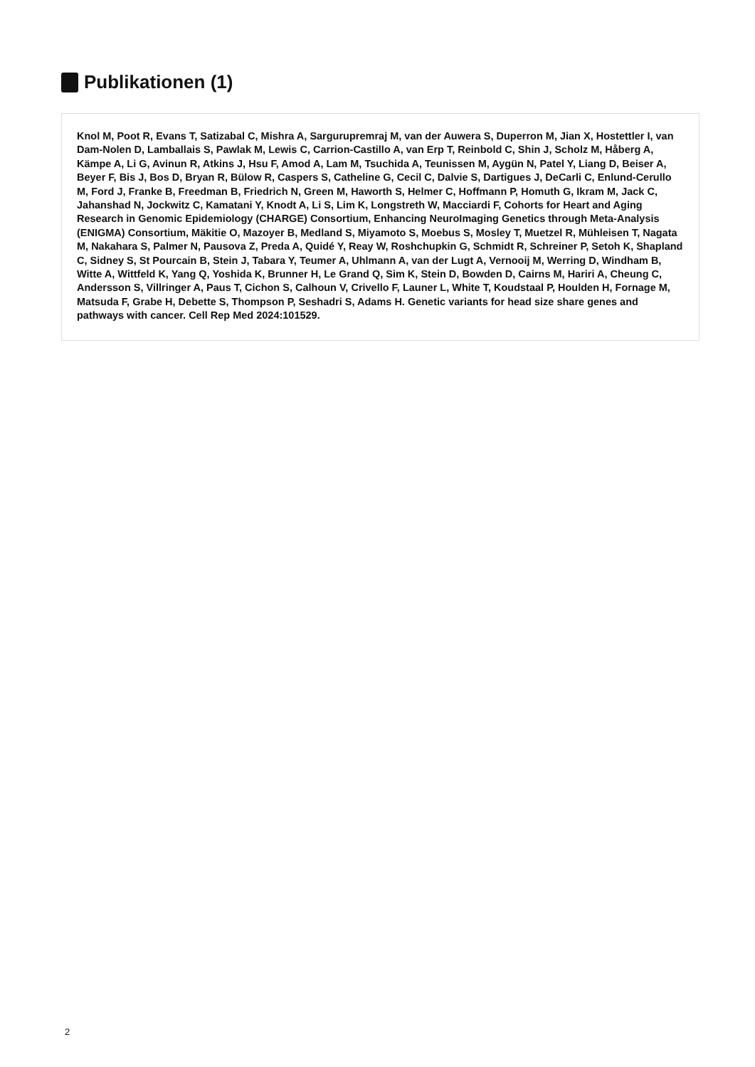Publikationen (1)
Knol M, Poot R, Evans T, Satizabal C, Mishra A, Sargurupremraj M, van der Auwera S, Duperron M, Jian X, Hostettler I, van Dam-Nolen D, Lamballais S, Pawlak M, Lewis C, Carrion-Castillo A, van Erp T, Reinbold C, Shin J, Scholz M, Håberg A, Kämpe A, Li G, Avinun R, Atkins J, Hsu F, Amod A, Lam M, Tsuchida A, Teunissen M, Aygün N, Patel Y, Liang D, Beiser A, Beyer F, Bis J, Bos D, Bryan R, Bülow R, Caspers S, Catheline G, Cecil C, Dalvie S, Dartigues J, DeCarli C, Enlund-Cerullo M, Ford J, Franke B, Freedman B, Friedrich N, Green M, Haworth S, Helmer C, Hoffmann P, Homuth G, Ikram M, Jack C, Jahanshad N, Jockwitz C, Kamatani Y, Knodt A, Li S, Lim K, Longstreth W, Macciardi F, Cohorts for Heart and Aging Research in Genomic Epidemiology (CHARGE) Consortium, Enhancing NeuroImaging Genetics through Meta-Analysis (ENIGMA) Consortium, Mäkitie O, Mazoyer B, Medland S, Miyamoto S, Moebus S, Mosley T, Muetzel R, Mühleisen T, Nagata M, Nakahara S, Palmer N, Pausova Z, Preda A, Quidé Y, Reay W, Roshchupkin G, Schmidt R, Schreiner P, Setoh K, Shapland C, Sidney S, St Pourcain B, Stein J, Tabara Y, Teumer A, Uhlmann A, van der Lugt A, Vernooij M, Werring D, Windham B, Witte A, Wittfeld K, Yang Q, Yoshida K, Brunner H, Le Grand Q, Sim K, Stein D, Bowden D, Cairns M, Hariri A, Cheung C, Andersson S, Villringer A, Paus T, Cichon S, Calhoun V, Crivello F, Launer L, White T, Koudstaal P, Houlden H, Fornage M, Matsuda F, Grabe H, Debette S, Thompson P, Seshadri S, Adams H. Genetic variants for head size share genes and pathways with cancer. Cell Rep Med 2024:101529.
2